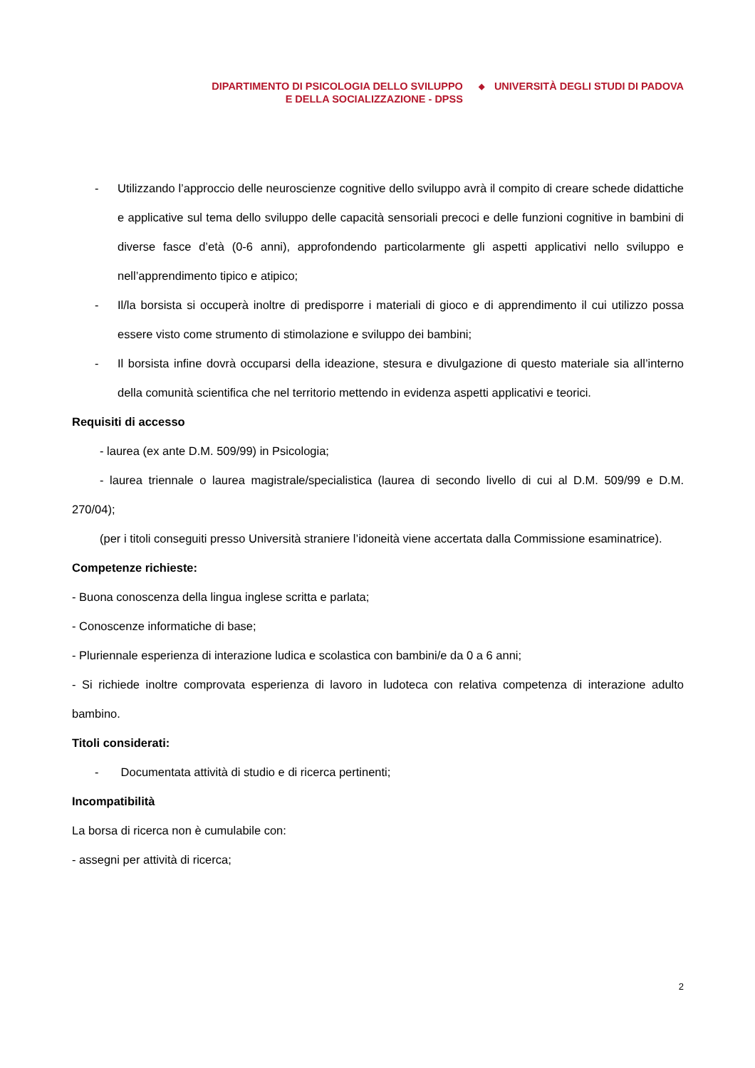DIPARTIMENTO DI PSICOLOGIA DELLO SVILUPPO
E DELLA SOCIALIZZAZIONE - DPSS
◆
UNIVERSITÀ DEGLI STUDI DI PADOVA
- Utilizzando l’approccio delle neuroscienze cognitive dello sviluppo avrà il compito di creare schede didattiche e applicative sul tema dello sviluppo delle capacità sensoriali precoci e delle funzioni cognitive in bambini di diverse fasce d’età (0-6 anni), approfondendo particolarmente gli aspetti applicativi nello sviluppo e nell’apprendimento tipico e atipico;
- Il/la borsista si occuperà inoltre di predisporre i materiali di gioco e di apprendimento il cui utilizzo possa essere visto come strumento di stimolazione e sviluppo dei bambini;
- Il borsista infine dovrà occuparsi della ideazione, stesura e divulgazione di questo materiale sia all’interno della comunità scientifica che nel territorio mettendo in evidenza aspetti applicativi e teorici.
Requisiti di accesso
- laurea (ex ante D.M. 509/99) in Psicologia;
- laurea triennale o laurea magistrale/specialistica (laurea di secondo livello di cui al D.M. 509/99 e D.M. 270/04);
(per i titoli conseguiti presso Università straniere l’idoneità viene accertata dalla Commissione esaminatrice).
Competenze richieste:
- Buona conoscenza della lingua inglese scritta e parlata;
- Conoscenze informatiche di base;
- Pluriennale esperienza di interazione ludica e scolastica con bambini/e da 0 a 6 anni;
- Si richiede inoltre comprovata esperienza di lavoro in ludoteca con relativa competenza di interazione adulto bambino.
Titoli considerati:
- Documentata attività di studio e di ricerca pertinenti;
Incompatibilità
La borsa di ricerca non è cumulabile con:
- assegni per attività di ricerca;
2